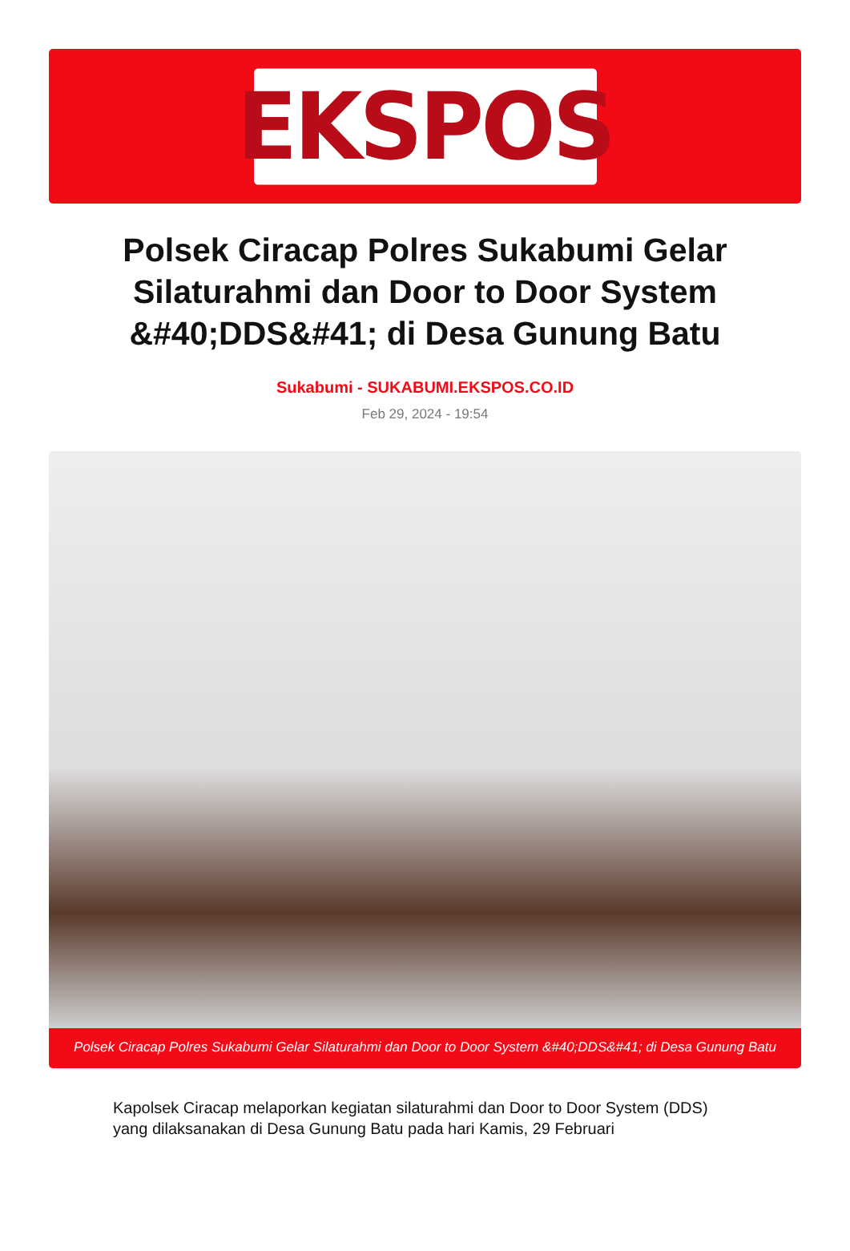EKSPOS
Polsek Ciracap Polres Sukabumi Gelar Silaturahmi dan Door to Door System &#40;DDS&#41; di Desa Gunung Batu
Sukabumi - SUKABUMI.EKSPOS.CO.ID
Feb 29, 2024 - 19:54
Polsek Ciracap Polres Sukabumi Gelar Silaturahmi dan Door to Door System &#40;DDS&#41; di Desa Gunung Batu
Kapolsek Ciracap melaporkan kegiatan silaturahmi dan Door to Door System (DDS) yang dilaksanakan di Desa Gunung Batu pada hari Kamis, 29 Februari